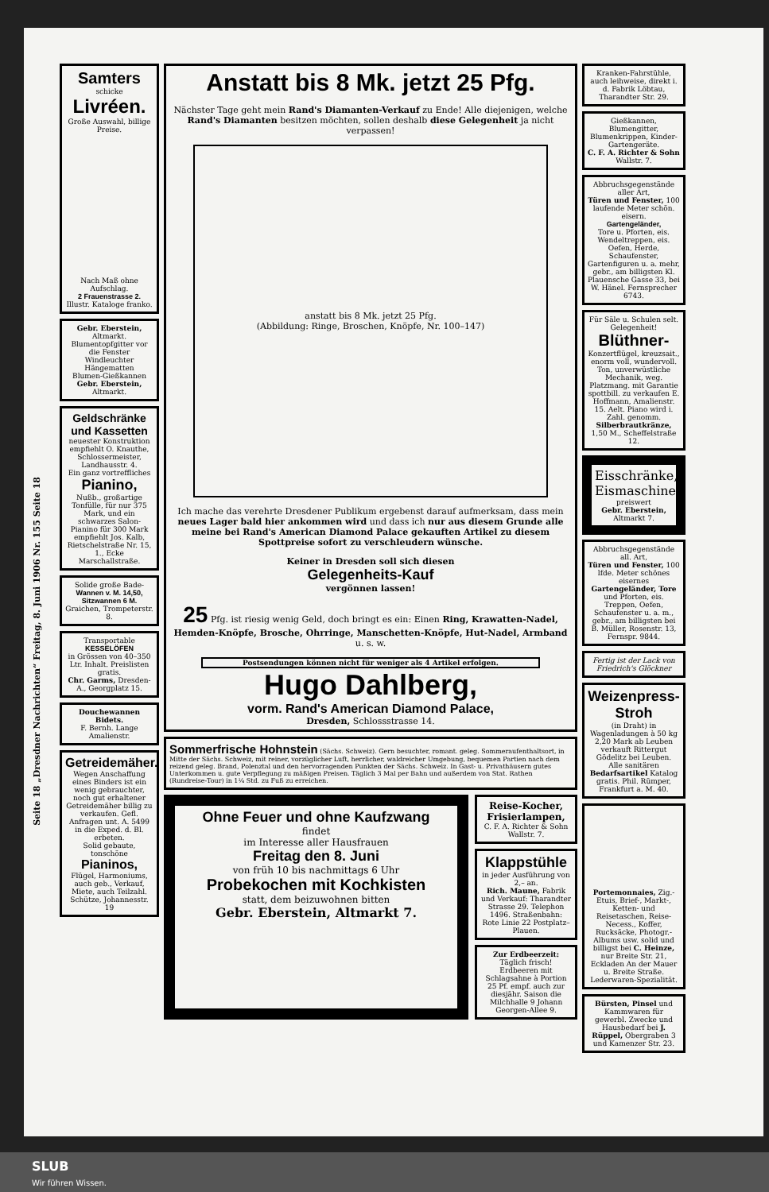Seite 18 „Dresdner Nachrichten“ Freitag, 8. Juni 1906 Nr. 155 Seite 18
Samters
schicke
Livréen.
Große Auswahl, billige Preise.
Nach Maß ohne Aufschlag.
2 Frauenstrasse 2.
Illustr. Kataloge franko.
Gebr. Eberstein,
Altmarkt.
Blumentopfgitter vor die Fenster
Windleuchter Hängematten
Blumen-Gießkannen
Gebr. Eberstein,
Altmarkt.
Geldschränke und Kassetten
neuester Konstruktion empfiehlt O. Knauthe, Schlossermeister, Landhausstr. 4.
Ein ganz vortreffliches
Pianino,
Nußb., großartige Tonfülle, für nur 375 Mark, und ein schwarzes Salon-Pianino für 300 Mark empfiehlt Jos. Kalb, Rietschelstraße Nr. 15, 1., Ecke Marschallstraße.
Solide große Bade-
Wannen v. M. 14,50, Sitzwannen 6 M.
Graichen, Trompeterstr. 8.
Transportable
KESSELÖFEN
in Grössen von 40–350 Ltr. Inhalt. Preislisten gratis.
Chr. Garms, Dresden-A., Georgplatz 15.
Douchewannen Bidets.
F. Bernh. Lange Amalienstr.
Getreidemäher.
Wegen Anschaffung eines Binders ist ein wenig gebrauchter, noch gut erhaltener Getreidemäher billig zu verkaufen. Gefl. Anfragen unt. A. 5499 in die Exped. d. Bl. erbeten.
Solid gebaute, tonschöne
Pianinos,
Flügel, Harmoniums, auch geb., Verkauf, Miete, auch Teilzahl. Schütze, Johannesstr. 19
Anstatt bis 8 Mk. jetzt 25 Pfg.
Nächster Tage geht mein Rand's Diamanten-Verkauf zu Ende! Alle diejenigen, welche Rand's Diamanten besitzen möchten, sollen deshalb diese Gelegenheit ja nicht verpassen!
anstatt bis 8 Mk. jetzt 25 Pfg.
(Abbildung: Ringe, Broschen, Knöpfe, Nr. 100–147)
Ich mache das verehrte Dresdener Publikum ergebenst darauf aufmerksam, dass mein neues Lager bald hier ankommen wird und dass ich nur aus diesem Grunde alle meine bei Rand's American Diamond Palace gekauften Artikel zu diesem Spottpreise sofort zu verschleudern wünsche.
Keiner in Dresden soll sich diesen
Gelegenheits-Kauf
vergönnen lassen!
25 Pfg. ist riesig wenig Geld, doch bringt es ein: Einen Ring, Krawatten-Nadel, Hemden-Knöpfe, Brosche, Ohrringe, Manschetten-Knöpfe, Hut-Nadel, Armband u. s. w.
Postsendungen können nicht für weniger als 4 Artikel erfolgen.
Hugo Dahlberg,
vorm. Rand's American Diamond Palace,
Dresden, Schlossstrasse 14.
Sommerfrische Hohnstein (Sächs. Schweiz). Gern besuchter, romant. geleg. Sommeraufenthaltsort, in Mitte der Sächs. Schweiz, mit reiner, vorzüglicher Luft, herrlicher, waldreicher Umgebung, bequemen Partien nach dem reizend geleg. Brand, Polenztal und den hervorragenden Punkten der Sächs. Schweiz. In Gast- u. Privathäusern gutes Unterkommen u. gute Verpflegung zu mäßigen Preisen. Täglich 3 Mal per Bahn und außerdem von Stat. Rathen (Rundreise-Tour) in 1¼ Std. zu Fuß zu erreichen.
Ohne Feuer und ohne Kaufzwang
findet
im Interesse aller Hausfrauen
Freitag den 8. Juni
von früh 10 bis nachmittags 6 Uhr
Probekochen mit Kochkisten
statt, dem beizuwohnen bitten
Gebr. Eberstein, Altmarkt 7.
Reise-Kocher, Frisierlampen,
C. F. A. Richter & Sohn
Wallstr. 7.
Klappstühle
in jeder Ausführung von 2,– an.
Rich. Maune, Fabrik und Verkauf: Tharandter Strasse 29. Telephon 1496. Straßenbahn: Rote Linie 22 Postplatz–Plauen.
Zur Erdbeerzeit:
Täglich frisch! Erdbeeren mit Schlagsahne à Portion 25 Pf. empf. auch zur diesjähr. Saison die Milchhalle 9 Johann Georgen-Allee 9.
Kranken-Fahrstühle, auch leihweise, direkt i. d. Fabrik Löbtau, Tharandter Str. 29.
Gießkannen, Blumengitter, Blumenkrippen, Kinder-Gartengeräte.
C. F. A. Richter & Sohn
Wallstr. 7.
Abbruchsgegenstände aller Art,
Türen und Fenster, 100 laufende Meter schön. eisern.
Gartengeländer,
Tore u. Pforten, eis. Wendeltreppen, eis. Oefen, Herde, Schaufenster, Gartenfiguren u. a. mehr, gebr., am billigsten Kl. Plauensche Gasse 33, bei W. Hänel. Fernsprecher 6743.
Für Säle u. Schulen selt. Gelegenheit!
Blüthner-
Konzertflügel, kreuzsait., enorm voll, wundervoll. Ton, unverwüstliche Mechanik, weg. Platzmang. mit Garantie spottbill. zu verkaufen E. Hoffmann, Amalienstr. 15. Aelt. Piano wird i. Zahl. genomm.
Silberbrautkränze, 1,50 M., Scheffelstraße 12.
Eisschränke, Eismaschinen
preiswert
Gebr. Eberstein,
Altmarkt 7.
Abbruchsgegenstände all. Art,
Türen und Fenster, 100 lfde. Meter schönes eisernes Gartengeländer, Tore und Pforten, eis. Treppen, Oefen, Schaufenster u. a. m., gebr., am billigsten bei B. Müller, Rosenstr. 13, Fernspr. 9844.
Fertig ist der Lack von Friedrich's Glöckner
Weizenpress-Stroh
(in Draht) in Wagenladungen à 50 kg 2,20 Mark ab Leuben verkauft Rittergut Gödelitz bei Leuben.
Alle sanitären Bedarfsartikel Katalog gratis. Phil. Rümper, Frankfurt a. M. 40.
Portemonnaies, Zig.-Etuis, Brief-, Markt-, Ketten- und Reisetaschen, Reise-Necess., Koffer, Rucksäcke, Photogr.-Albums usw. solid und billigst bei C. Heinze, nur Breite Str. 21, Eckladen An der Mauer u. Breite Straße. Lederwaren-Spezialität.
Bürsten, Pinsel und Kammwaren für gewerbl. Zwecke und Hausbedarf bei J. Rüppel, Obergraben 3 und Kamenzer Str. 23.
SLUB
Wir führen Wissen.